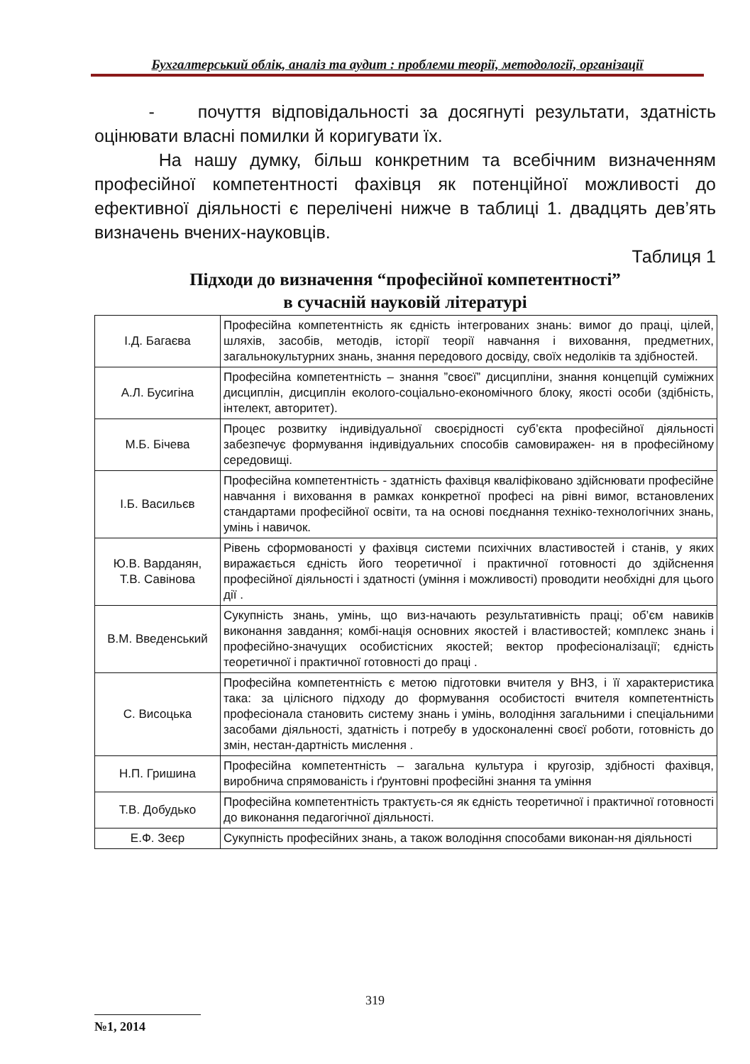Бухгалтерський облік, аналіз та аудит : проблеми теорії, методології, організації
- почуття відповідальності за досягнуті результати, здатність оцінювати власні помилки й коригувати їх.
На нашу думку, більш конкретним та всебічним визначенням професійної компетентності фахівця як потенційної можливості до ефективної діяльності є перелічені нижче в таблиці 1. двадцять дев’ять визначень вчених-науковців.
Таблиця 1
Підходи до визначення “професійної компетентності”
в сучасній науковій літературі
| І.Д. Багаєва | Професійна компетентність як єдність інтегрованих знань: вимог до праці, цілей, шляхів, засобів, методів, історії теорії навчання і виховання, предметних, загальнокультурних знань, знання передового досвіду, своїх недоліків та здібностей. |
| А.Л. Бусигіна | Професійна компетентність – знання ”своєї” дисципліни, знання концепцій суміжних дисциплін, дисциплін еколого-соціально-економічного блоку, якості особи (здібність, інтелект, авторитет). |
| М.Б. Бічева | Процес розвитку індивідуальної своєрідності суб’єкта професійної діяльності забезпечує формування індивідуальних способів самовиражен- ня в професійному середовищі. |
| І.Б. Васильєв | Професійна компетентність - здатність фахівця кваліфіковано здійснювати професійне навчання і виховання в рамках конкретної професі на рівні вимог, встановлених стандартами професійної освіти, та на основі поєднання техніко-технологічних знань, умінь і навичок. |
| Ю.В. Варданян, Т.В. Савінова | Рівень сформованості у фахівця системи психічних властивостей і станів, у яких виражається єдність його теоретичної і практичної готовності до здійснення професійної діяльності і здатності (уміння і можливості) проводити необхідні для цього дії . |
| В.М. Введенський | Сукупність знань, умінь, що виз-начають результативність праці; об’єм навиків виконання завдання; комбі-нація основних якостей і властивостей; комплекс знань і професійно-значущих особистісних якостей; вектор професіоналізації; єдність теоретичної і практичної готовності до праці . |
| С. Висоцька | Професійна компетентність є метою підготовки вчителя у ВНЗ, і її характеристика така: за цілісного підходу до формування особистості вчителя компетентність професіонала становить систему знань і умінь, володіння загальними і спеціальними засобами діяльності, здатність і потребу в удосконаленні своєї роботи, готовність до змін, нестан-дартність мислення . |
| Н.П. Гришина | Професійна компетентність – загальна культура і кругозір, здібності фахівця, виробнича спрямованість і ґрунтовні професійні знання та уміння |
| Т.В. Добудько | Професійна компетентність трактуєть-ся як єдність теоретичної і практичної готовності до виконання педагогічної діяльності. |
| Е.Ф. Зеєр | Сукупність професійних знань, а також володіння способами виконан-ня діяльності |
319
№1, 2014